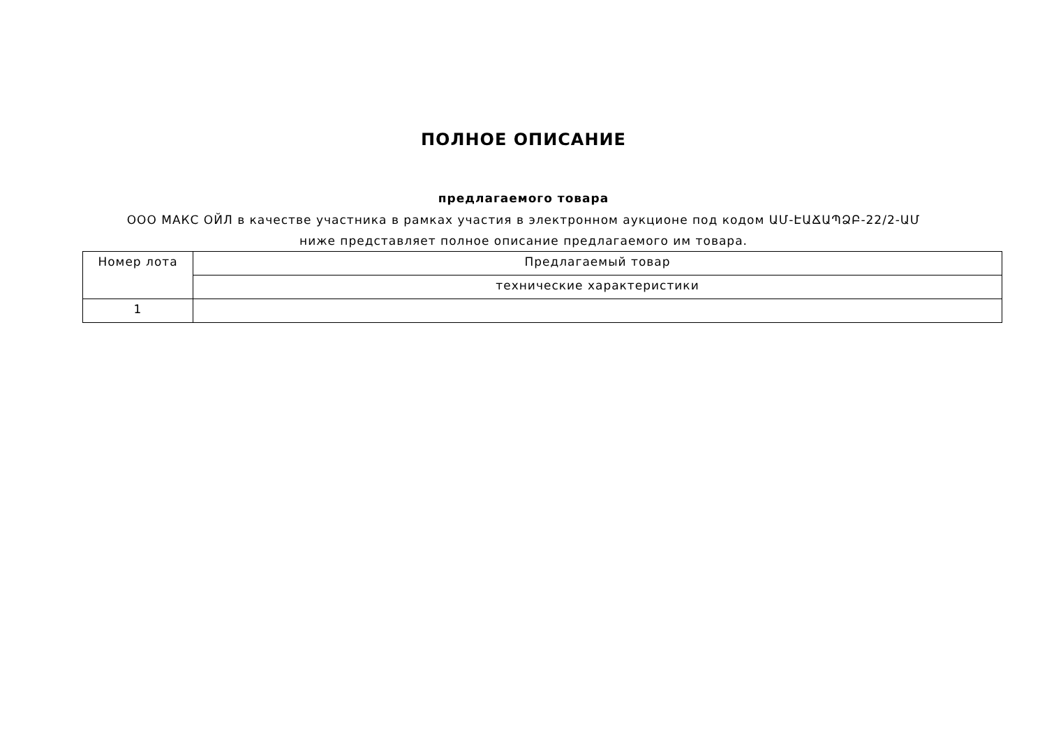ПОЛНОЕ ОПИСАНИЕ
предлагаемого товара
ООО МАКС ОЙЛ в качестве участника в рамках участия в электронном аукционе под кодом ԱՄ-ԷԱՃԱՊՁԲ-22/2-ԱՄ ниже представляет полное описание предлагаемого им товара.
| Номер лота | Предлагаемый товар |
| --- | --- |
| | технические характеристики |
| 1 | |